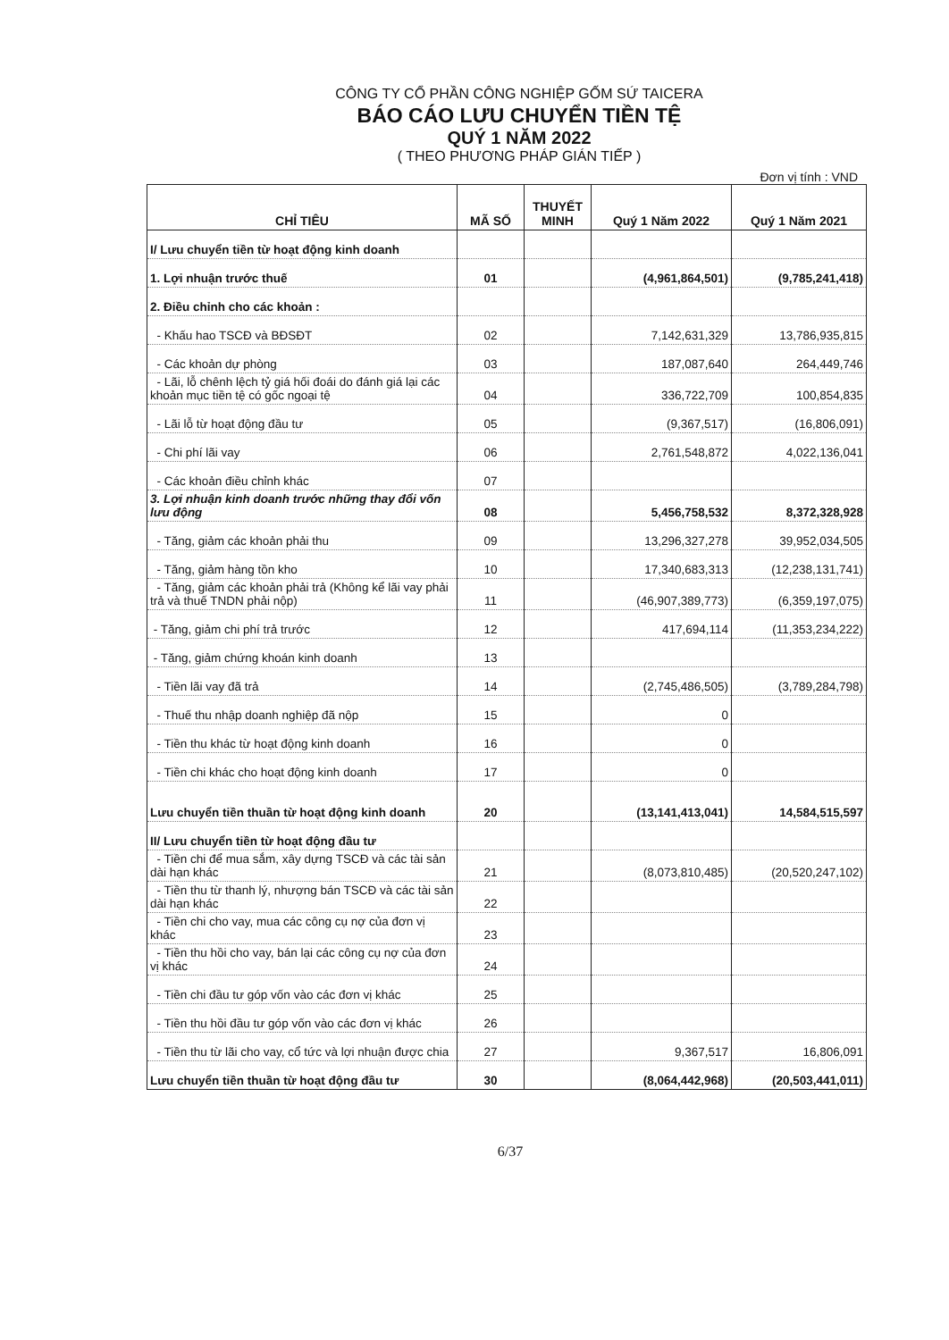CÔNG TY CỔ PHẦN CÔNG NGHIỆP GỐM SỨ TAICERA
BÁO CÁO LƯU CHUYỂN TIỀN TỆ
QUÝ 1 NĂM 2022
( THEO PHƯƠNG PHÁP GIÁN TIẾP )
Đơn vị tính : VND
| CHỈ TIÊU | MÃ SỐ | THUYẾT MINH | Quý 1 Năm 2022 | Quý 1 Năm 2021 |
| --- | --- | --- | --- | --- |
| I/ Lưu chuyển tiền từ hoạt động kinh doanh | | | | |
| 1. Lợi nhuận trước thuế | 01 | | (4,961,864,501) | (9,785,241,418) |
| 2. Điều chỉnh cho các khoản : | | | | |
| - Khấu hao TSCĐ và BĐSĐT | 02 | | 7,142,631,329 | 13,786,935,815 |
| - Các khoản dự phòng | 03 | | 187,087,640 | 264,449,746 |
| - Lãi, lỗ chênh lệch tỷ giá hối đoái do đánh giá lại các khoản mục tiền tệ có gốc ngoại tệ | 04 | | 336,722,709 | 100,854,835 |
| - Lãi lỗ từ hoạt động đầu tư | 05 | | (9,367,517) | (16,806,091) |
| - Chi phí lãi vay | 06 | | 2,761,548,872 | 4,022,136,041 |
| - Các khoản điều chỉnh khác | 07 | | | |
| 3. Lợi nhuận kinh doanh trước những thay đổi vốn lưu động | 08 | | 5,456,758,532 | 8,372,328,928 |
| - Tăng, giảm các khoản phải thu | 09 | | 13,296,327,278 | 39,952,034,505 |
| - Tăng, giảm hàng tồn kho | 10 | | 17,340,683,313 | (12,238,131,741) |
| - Tăng, giảm các khoản phải trả (Không kể lãi vay phải trả và thuế TNDN phải nộp) | 11 | | (46,907,389,773) | (6,359,197,075) |
| - Tăng, giảm chi phí trả trước | 12 | | 417,694,114 | (11,353,234,222) |
| - Tăng, giảm chứng khoán kinh doanh | 13 | | | |
| - Tiền lãi vay đã trả | 14 | | (2,745,486,505) | (3,789,284,798) |
| - Thuế thu nhập doanh nghiệp đã nộp | 15 | | 0 | |
| - Tiền thu khác từ hoạt động kinh doanh | 16 | | 0 | |
| - Tiền chi khác cho hoạt động kinh doanh | 17 | | 0 | |
| Lưu chuyển tiền thuần từ hoạt động kinh doanh | 20 | | (13,141,413,041) | 14,584,515,597 |
| II/ Lưu chuyển tiền từ hoạt động đầu tư | | | | |
| - Tiền chi để mua sắm, xây dựng TSCĐ và các tài sản dài hạn khác | 21 | | (8,073,810,485) | (20,520,247,102) |
| - Tiền thu từ thanh lý, nhượng bán TSCĐ và các tài sản dài hạn khác | 22 | | | |
| - Tiền chi cho vay, mua các công cụ nợ của đơn vị khác | 23 | | | |
| - Tiền thu hồi cho vay, bán lại các công cụ nợ của đơn vị khác | 24 | | | |
| - Tiền chi đầu tư góp vốn vào các đơn vị khác | 25 | | | |
| - Tiền thu hồi đầu tư góp vốn vào các đơn vị khác | 26 | | | |
| - Tiền thu từ lãi cho vay, cổ tức và lợi nhuận được chia | 27 | | 9,367,517 | 16,806,091 |
| Lưu chuyển tiền thuần từ hoạt động đầu tư | 30 | | (8,064,442,968) | (20,503,441,011) |
6/37